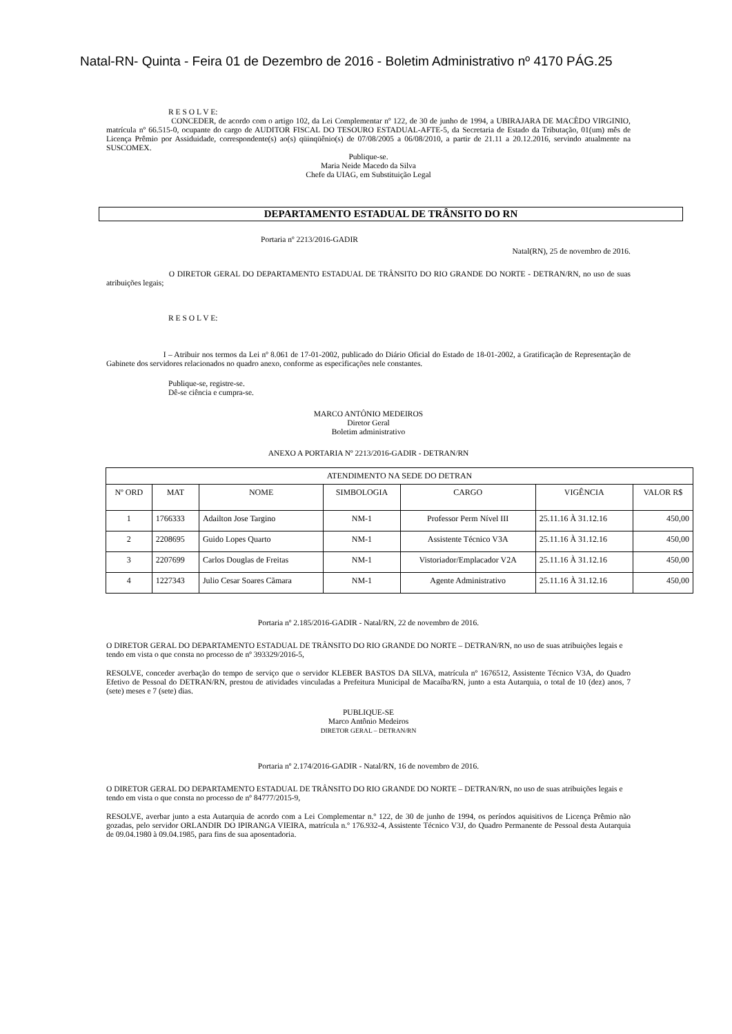Natal-RN- Quinta - Feira 01 de Dezembro de 2016 - Boletim Administrativo nº 4170 PÁG.25
R E S O L V E:
CONCEDER, de acordo com o artigo 102, da Lei Complementar nº 122, de 30 de junho de 1994, a UBIRAJARA DE MACÊDO VIRGINIO, matrícula nº 66.515-0, ocupante do cargo de AUDITOR FISCAL DO TESOURO ESTADUAL-AFTE-5, da Secretaria de Estado da Tributação, 01(um) mês de Licença Prêmio por Assiduidade, correspondente(s) ao(s) qüinqüênio(s) de 07/08/2005 a 06/08/2010, a partir de 21.11 a 20.12.2016, servindo atualmente na SUSCOMEX.
Publique-se.
Maria Neide Macedo da Silva
Chefe da UIAG, em Substituição Legal
DEPARTAMENTO ESTADUAL DE TRÂNSITO DO RN
Portaria nº 2213/2016-GADIR
Natal(RN), 25 de novembro de 2016.
O DIRETOR GERAL DO DEPARTAMENTO ESTADUAL DE TRÂNSITO DO RIO GRANDE DO NORTE - DETRAN/RN, no uso de suas atribuições legais;
R E S O L V E:
I – Atribuir nos termos da Lei nº 8.061 de 17-01-2002, publicado do Diário Oficial do Estado de 18-01-2002, a Gratificação de Representação de Gabinete dos servidores relacionados no quadro anexo, conforme as especificações nele constantes.
Publique-se, registre-se.
Dê-se ciência e cumpra-se.
MARCO ANTÔNIO MEDEIROS
Diretor Geral
Boletim administrativo
ANEXO A PORTARIA Nº 2213/2016-GADIR - DETRAN/RN
| ATENDIMENTO NA SEDE DO DETRAN | | | | | | |
| --- | --- | --- | --- | --- | --- | --- |
| Nº ORD | MAT | NOME | SIMBOLOGIA | CARGO | VIGÊNCIA | VALOR R$ |
| 1 | 1766333 | Adailton Jose Targino | NM-1 | Professor Perm Nível III | 25.11.16 À 31.12.16 | 450,00 |
| 2 | 2208695 | Guido Lopes Quarto | NM-1 | Assistente Técnico V3A | 25.11.16 À 31.12.16 | 450,00 |
| 3 | 2207699 | Carlos Douglas de Freitas | NM-1 | Vistoriador/Emplacador V2A | 25.11.16 À 31.12.16 | 450,00 |
| 4 | 1227343 | Julio Cesar Soares Cãmara | NM-1 | Agente Administrativo | 25.11.16 À 31.12.16 | 450,00 |
Portaria nº 2.185/2016-GADIR - Natal/RN, 22 de novembro de 2016.
O DIRETOR GERAL DO DEPARTAMENTO ESTADUAL DE TRÂNSITO DO RIO GRANDE DO NORTE – DETRAN/RN, no uso de suas atribuições legais e tendo em vista o que consta no processo de nº 393329/2016-5,
RESOLVE, conceder averbação do tempo de serviço que o servidor KLEBER BASTOS DA SILVA, matrícula nº 1676512, Assistente Técnico V3A, do Quadro Efetivo de Pessoal do DETRAN/RN, prestou de atividades vinculadas a Prefeitura Municipal de Macaíba/RN, junto a esta Autarquia, o total de 10 (dez) anos, 7 (sete) meses e 7 (sete) dias.
PUBLIQUE-SE
Marco Antônio Medeiros
DIRETOR GERAL – DETRAN/RN
Portaria nº 2.174/2016-GADIR - Natal/RN, 16 de novembro de 2016.
O DIRETOR GERAL DO DEPARTAMENTO ESTADUAL DE TRÂNSITO DO RIO GRANDE DO NORTE – DETRAN/RN, no uso de suas atribuições legais e tendo em vista o que consta no processo de nº 84777/2015-9,
RESOLVE, averbar junto a esta Autarquia de acordo com a Lei Complementar n.º 122, de 30 de junho de 1994, os períodos aquisitivos de Licença Prêmio não gozadas, pelo servidor ORLANDIR DO IPIRANGA VIEIRA, matrícula n.º 176.932-4, Assistente Técnico V3J, do Quadro Permanente de Pessoal desta Autarquia de 09.04.1980 à 09.04.1985, para fins de sua aposentadoria.